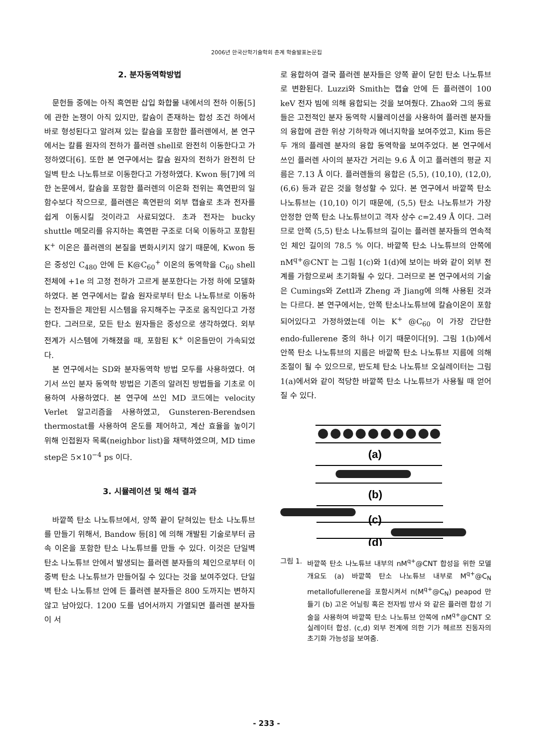2006년 한국산학기술학회 춘계 학술발표논문집
2. 분자동역학방법
문헌들 중에는 아직 흑연판 삽입 화합물 내에서의 전하 이동[5]에 관한 논쟁이 아직 있지만, 칼슘이 존재하는 합성 조건 하에서 바로 형성된다고 알려져 있는 칼슘을 포함한 플러렌에서, 본 연구에서는 칼륨 원자의 전하가 플러렌 shell로 완전히 이동한다고 가정하였다[6]. 또한 본 연구에서는 칼슘 원자의 전하가 완전히 단일벽 탄소 나노튜브로 이동한다고 가정하였다. Kwon 등[7]에 의한 논문에서, 칼슘을 포함한 플러렌의 이온화 전위는 흑연판의 일함수보다 작으므로, 플러렌은 흑연판의 외부 캡슐로 초과 전자를 쉽게 이동시킬 것이라고 사료되었다. 초과 전자는 bucky shuttle 메모리를 유지하는 흑연판 구조로 더욱 이동하고 포함된 K<sup>+</sup> 이온은 플러렌의 본질을 변화시키지 않기 때문에, Kwon 등은 중성인 C<sub>480</sub> 안에 든 K@C<sub>60</sub><sup>+</sup> 이온의 동역학을 C<sub>60</sub> shell 전체에 +1e 의 고정 전하가 고르게 분포한다는 가정 하에 모델화 하였다. 본 연구에서는 칼슘 원자로부터 탄소 나노튜브로 이동하는 전자들은 제안된 시스템을 유지해주는 구조로 움직인다고 가정한다. 그러므로, 모든 탄소 원자들은 중성으로 생각하였다. 외부 전계가 시스템에 가해졌을 때, 포함된 K<sup>+</sup> 이온들만이 가속되었다.
본 연구에서는 SD와 분자동역학 방법 모두를 사용하였다. 여기서 쓰인 분자 동역학 방법은 기존의 알려진 방법들을 기초로 이용하여 사용하였다. 본 연구에 쓰인 MD 코드에는 velocity Verlet 알고리즘을 사용하였고, Gunsteren-Berendsen thermostat를 사용하여 온도를 제어하고, 계산 효율을 높이기 위해 인접원자 목록(neighbor list)을 채택하였으며, MD time step은 5×10<sup>−4</sup> ps 이다.
3. 시뮬레이션 및 해석 결과
바깥쪽 탄소 나노튜브에서, 양쪽 끝이 닫혀있는 탄소 나노튜브를 만들기 위해서, Bandow 등[8] 에 의해 개발된 기술로부터 금속 이온을 포함한 탄소 나노튜브를 만들 수 있다. 이것은 단일벽 탄소 나노튜브 안에서 발생되는 플러렌 분자들의 체인으로부터 이중벽 탄소 나노튜브가 만들어질 수 있다는 것을 보여주었다. 단일벽 탄소 나노튜브 안에 든 플러렌 분자들은 800 도까지는 변하지 않고 남아있다. 1200 도를 넘어서까지 가열되면 플러렌 분자들이 서
로 융합하여 결국 플러렌 분자들은 양쪽 끝이 닫힌 탄소 나노튜브로 변환된다. Luzzi와 Smith는 캡슐 안에 든 플러렌이 100 keV 전자 빔에 의해 융합되는 것을 보여줬다. Zhao와 그의 동료들은 고전적인 분자 동역학 시뮬레이션을 사용하여 플러렌 분자들의 융합에 관한 위상 기하학과 에너지학을 보여주었고, Kim 등은 두 개의 플레렌 분자의 융합 동역학을 보여주었다. 본 연구에서 쓰인 플러렌 사이의 분자간 거리는 9.6 Å 이고 플러렌의 평균 지름은 7.13 Å 이다. 플러렌들의 융합은 (5,5), (10,10), (12,0), (6,6) 등과 같은 것을 형성할 수 있다. 본 연구에서 바깥쪽 탄소 나노튜브는 (10,10) 이기 때문에, (5,5) 탄소 나노튜브가 가장 안정한 안쪽 탄소 나노튜브이고 격자 상수 c=2.49 Å 이다. 그러므로 안쪽 (5,5) 탄소 나노튜브의 길이는 플러렌 분자들의 연속적인 체인 길이의 78.5 % 이다. 바깥쪽 탄소 나노튜브의 안쪽에 nM<sup>q+</sup>@CNT 는 그림 1(c)와 1(d)에 보이는 바와 같이 외부 전계를 가함으로써 초기화될 수 있다. 그러므로 본 연구에서의 기술은 Cumings와 Zettl과 Zheng 과 Jiang에 의해 사용된 것과는 다르다. 본 연구에서는, 안쪽 탄소나노튜브에 칼슘이온이 포함되어있다고 가정하였는데 이는 K<sup>+</sup> @C<sub>60</sub> 이 가장 간단한 endo-fullerene 중의 하나 이기 때문이다[9]. 그림 1(b)에서 안쪽 탄소 나노튜브의 지름은 바깥쪽 탄소 나노튜브 지름에 의해 조절이 될 수 있으므로, 반도체 탄소 나노튜브 오실레이터는 그림 1(a)에서와 같이 적당한 바깥쪽 탄소 나노튜브가 사용될 때 얻어질 수 있다.
(a)
(b)
(c)
(d)
그림 1. 바깥쪽 탄소 나노튜브 내부의 nM<sup>q+</sup>@CNT 합성을 위한 모델 개요도 (a) 바깥쪽 탄소 나노튜브 내부로 M<sup>q+</sup>@C<sub>N</sub> metallofullerene을 포함시켜서 n(M<sup>q+</sup>@C<sub>N</sub>) peapod 만들기 (b) 고온 어닐링 혹은 전자빔 방사 와 같은 플러렌 합성 기술을 사용하여 바깥쪽 탄소 나노튜브 안쪽에 nM<sup>q+</sup>@CNT 오실레이터 합성. (c,d) 외부 전계에 의한 기가 헤르쯔 진동자의 초기화 가능성을 보여줌.
- 233 -